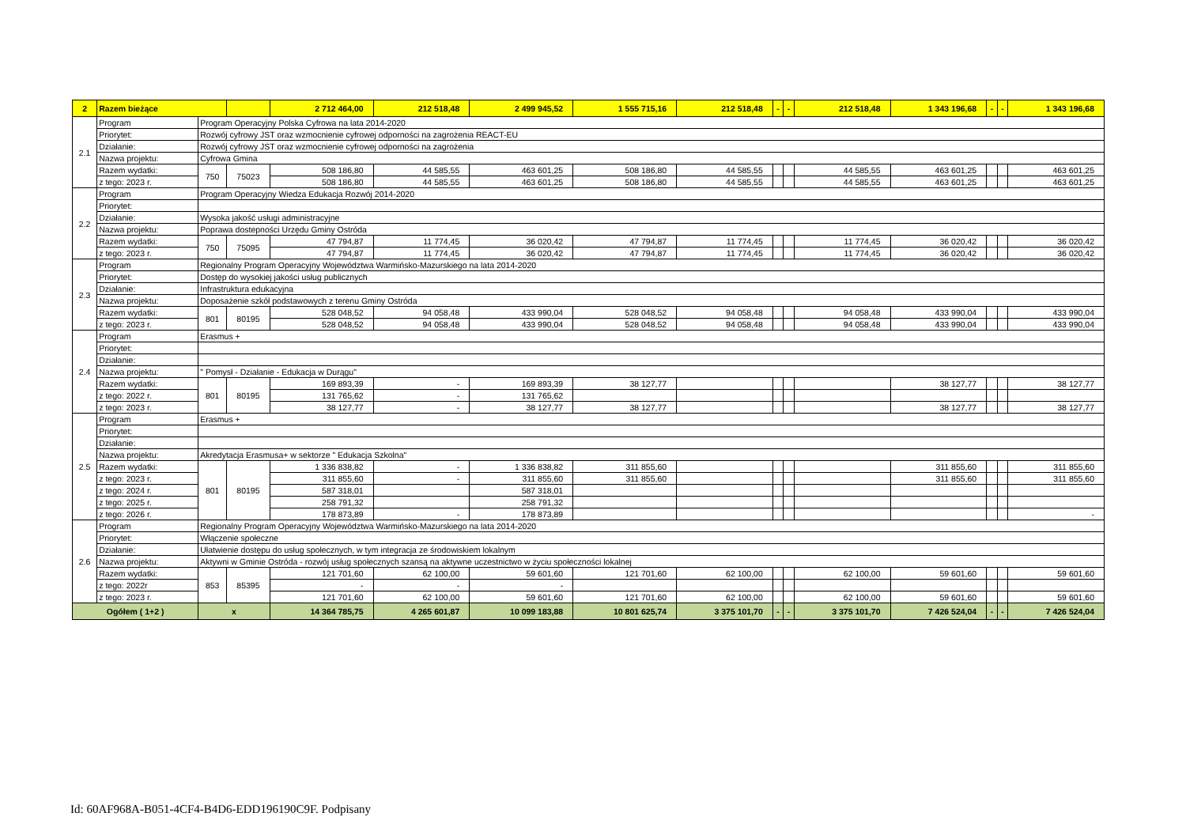| 2 | Razem bieżące | | | 2 712 464,00 | 212 518,48 | 2 499 945,52 | 1 555 715,16 | 212 518,48 | - | - | 212 518,48 | 1 343 196,68 | - | - | 1 343 196,68 |
| 2.1 | Program | Program Operacyjny Polska Cyfrowa na lata 2014-2020 | | | | | | | | | | | | | |
| | Priorytet: | Rozwój cyfrowy JST oraz wzmocnienie cyfrowej odporności na zagrożenia REACT-EU | | | | | | | | | | | | | |
| | Działanie: | Rozwój cyfrowy JST oraz wzmocnienie cyfrowej odporności na zagrożenia | | | | | | | | | | | | | |
| | Nazwa projektu: | Cyfrowa Gmina | | | | | | | | | | | | | |
| | Razem wydatki: | 750 | 75023 | 508 186,80 | 44 585,55 | 463 601,25 | 508 186,80 | 44 585,55 | | | 44 585,55 | 463 601,25 | | | 463 601,25 |
| | z tego: 2023 r. | | | 508 186,80 | 44 585,55 | 463 601,25 | 508 186,80 | 44 585,55 | | | 44 585,55 | 463 601,25 | | | 463 601,25 |
| 2.2 | Program | Program Operacyjny Wiedza Edukacja Rozwój 2014-2020 | | | | | | | | | | | | | |
| | Priorytet: | | | | | | | | | | | | | | |
| | Działanie: | Wysoka jakość usługi administracyjne | | | | | | | | | | | | | |
| | Nazwa projektu: | Poprawa dostepności Urzędu Gminy Ostróda | | | | | | | | | | | | | |
| | Razem wydatki: | 750 | 75095 | 47 794,87 | 11 774,45 | 36 020,42 | 47 794,87 | 11 774,45 | | | 11 774,45 | 36 020,42 | | | 36 020,42 |
| | z tego: 2023 r. | | | 47 794,87 | 11 774,45 | 36 020,42 | 47 794,87 | 11 774,45 | | | 11 774,45 | 36 020,42 | | | 36 020,42 |
| 2.3 | Program | Regionalny Program Operacyjny Województwa Warmińsko-Mazurskiego na lata 2014-2020 | | | | | | | | | | | | | |
| | Priorytet: | Dostęp do wysokiej jakości usług publicznych | | | | | | | | | | | | | |
| | Działanie: | Infrastruktura edukacyjna | | | | | | | | | | | | | |
| | Nazwa projektu: | Doposażenie szkół podstawowych z terenu Gminy Ostróda | | | | | | | | | | | | | |
| | Razem wydatki: | 801 | 80195 | 528 048,52 | 94 058,48 | 433 990,04 | 528 048,52 | 94 058,48 | | | 94 058,48 | 433 990,04 | | | 433 990,04 |
| | z tego: 2023 r. | | | 528 048,52 | 94 058,48 | 433 990,04 | 528 048,52 | 94 058,48 | | | 94 058,48 | 433 990,04 | | | 433 990,04 |
| 2.4 | Program | Erasmus + | | | | | | | | | | | | | |
| | Priorytet: | | | | | | | | | | | | | | |
| | Działanie: | | | | | | | | | | | | | | |
| | Nazwa projektu: | " Pomysł - Działanie - Edukacja w Durągu" | | | | | | | | | | | | | |
| | Razem wydatki: | 801 | 80195 | 169 893,39 | - | 169 893,39 | 38 127,77 | | | | | 38 127,77 | | | 38 127,77 |
| | z tego: 2022 r. | | | 131 765,62 | - | 131 765,62 | | | | | | | | | |
| | z tego: 2023 r. | | | 38 127,77 | - | 38 127,77 | 38 127,77 | | | | | 38 127,77 | | | 38 127,77 |
| 2.5 | Program | Erasmus + | | | | | | | | | | | | | |
| | Priorytet: | | | | | | | | | | | | | | |
| | Działanie: | | | | | | | | | | | | | | |
| | Nazwa projektu: | Akredytacja Erasmusa+ w sektorze " Edukacja Szkolna" | | | | | | | | | | | | | |
| | Razem wydatki: | 801 | 80195 | 1 336 838,82 | - | 1 336 838,82 | 311 855,60 | | | | | 311 855,60 | | | 311 855,60 |
| | z tego: 2023 r. | | | 311 855,60 | - | 311 855,60 | 311 855,60 | | | | | 311 855,60 | | | 311 855,60 |
| | z tego: 2024 r. | | | 587 318,01 | | 587 318,01 | | | | | | | | | |
| | z tego: 2025 r. | | | 258 791,32 | | 258 791,32 | | | | | | | | | |
| | z tego: 2026 r. | | | 178 873,89 | - | 178 873,89 | | | | | | | | | - |
| 2.6 | Program | Regionalny Program Operacyjny Województwa Warmińsko-Mazurskiego na lata 2014-2020 | | | | | | | | | | | | | |
| | Priorytet: | Włączenie społeczne | | | | | | | | | | | | | |
| | Działanie: | Ułatwienie dostępu do usług społecznych, w tym integracja ze środowiskiem lokalnym | | | | | | | | | | | | | |
| | Nazwa projektu: | Aktywni w Gminie Ostróda - rozwój usług społecznych szansą na aktywne uczestnictwo w życiu społeczności lokalnej | | | | | | | | | | | | | |
| | Razem wydatki: | 853 | 85395 | 121 701,60 | 62 100,00 | 59 601,60 | 121 701,60 | 62 100,00 | | | 62 100,00 | 59 601,60 | | | 59 601,60 |
| | z tego: 2022r | | | - | - | - | | | | | | | | | |
| | z tego: 2023 r. | | | 121 701,60 | 62 100,00 | 59 601,60 | 121 701,60 | 62 100,00 | | | 62 100,00 | 59 601,60 | | | 59 601,60 |
| Ogółem ( 1+2 ) | | x | | 14 364 785,75 | 4 265 601,87 | 10 099 183,88 | 10 801 625,74 | 3 375 101,70 | - | - | 3 375 101,70 | 7 426 524,04 | - | - | 7 426 524,04 |
Id: 60AF968A-B051-4CF4-B4D6-EDD196190C9F. Podpisany